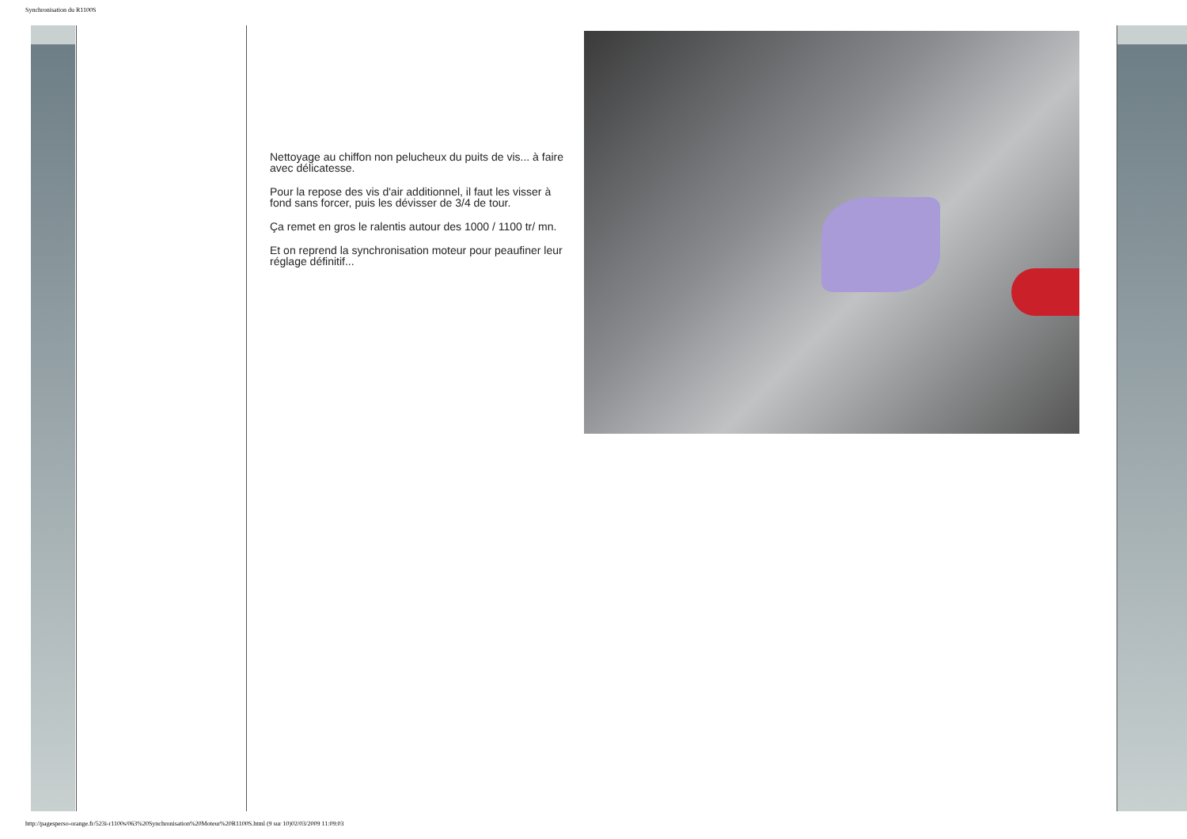Synchronisation du R1100S
Nettoyage au chiffon non pelucheux du puits de vis... à faire avec délicatesse.
Pour la repose des vis d'air additionnel, il faut les visser à fond sans forcer, puis les dévisser de 3/4 de tour.
Ça remet en gros le ralentis autour des 1000 / 1100 tr/ mn.
Et on reprend la synchronisation moteur pour peaufiner leur réglage définitif...
http://pagesperso-orange.fr/523i-r1100s/063%20Synchronisation%20Moteur%20R1100S.html (9 sur 10)02/03/2009 11:09:03